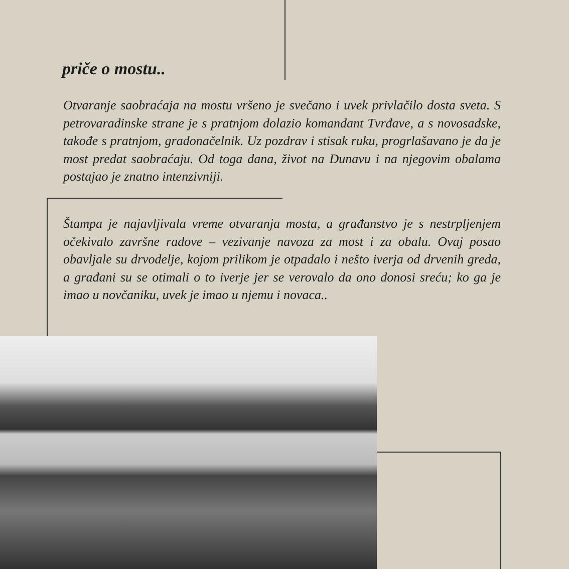priče o mostu..
Otvaranje saobraćaja na mostu vršeno je svečano i uvek privlačilo dosta sveta. S petrovaradinske strane je s pratnjom dolazio komandant Tvrđave, a s novosadske, takođe s pratnjom, gradonačelnik. Uz pozdrav i stisak ruku, progrlašavano je da je most predat saobraćaju. Od toga dana, život na Dunavu i na njegovim obalama postajao je znatno intenzivniji.
Štampa je najavljivala vreme otvaranja mosta, a građanstvo je s nestrpljenjem očekivalo završne radove – vezivanje navoza za most i za obalu. Ovaj posao obavljale su drvodelje, kojom prilikom je otpadalo i nešto iverja od drvenih greda, a građani su se otimali o to iverje jer se verovalo da ono donosi sreću; ko ga je imao u novčaniku, uvek je imao u njemu i novaca..